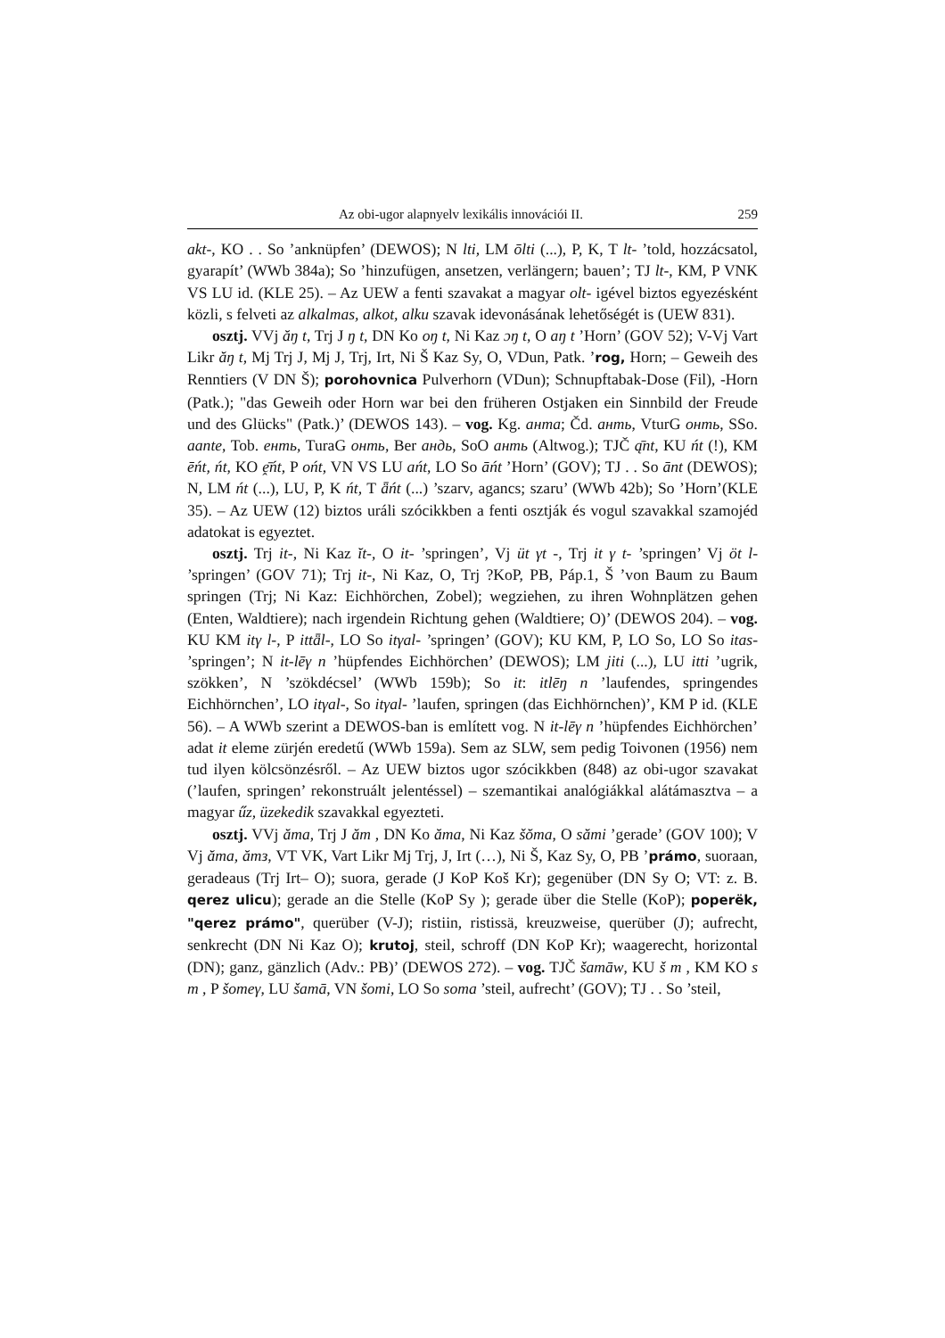Az obi-ugor alapnyelv lexikális innovációi II. 259
akt-, KO . . So ’anknüpfen’ (DEWOS); N lti, LM ōlti (...), P, K, T lt- ’told, hozzácsatol, gyarapít’ (WWb 384a); So ’hinzufügen, ansetzen, verlängern; bauen’; TJ lt-, KM, P VNK VS LU id. (KLE 25). – Az UEW a fenti szavakat a magyar olt- igével biztos egyezésként közli, s felveti az alkalmas, alkot, alku szavak idevonásának lehetőségét is (UEW 831).
osztj. VVj ăŋ t, Trj J ŋ t, DN Ko oŋ t, Ni Kaz ɔŋ t, O aŋ t ’Horn’ (GOV 52); V-Vj Vart Likr ăŋ t, Mj Trj J, Mj J, Trj, Irt, Ni Š Kaz Sy, O, VDun, Patk. ’rog, Horn; – Geweih des Renntiers (V DN Š); porohovnica Pulverhorn (VDun); Schnupftabak-Dose (Fil), -Horn (Patk.); "das Geweih oder Horn war bei den früheren Ostjaken ein Sinnbild der Freude und des Glücks" (Patk.)’ (DEWOS 143). – vog. Kg. анта; Čd. анть, VturG онть, SSo. aante, Tob. енть, TuraG онть, Ber андь, SoO анть (Altwog.); TJČ ą̄nt, KU ńt (!), KM ēńt, ńt, KO ḙ̄ńt, P ońt, VN VS LU ańt, LO So āńt ’Horn’ (GOV); TJ . . So ānt (DEWOS); N, LM ńt (...), LU, P, K ńt, T ǟńt (...) ’szarv, agancs; szaru’ (WWb 42b); So ’Horn’(KLE 35). – Az UEW (12) biztos uráli szócikkben a fenti osztják és vogul szavakkal szamojéd adatokat is egyeztet.
osztj. Trj it-, Ni Kaz ĭt-, O it- ’springen’, Vj üt γt -, Trj it γ t- ’springen’ Vj öt l- ’springen’ (GOV 71); Trj it-, Ni Kaz, O, Trj ?KoP, PB, Páp.1, Š ’von Baum zu Baum springen (Trj; Ni Kaz: Eichhörchen, Zobel); wegziehen, zu ihren Wohnplätzen gehen (Enten, Waldtiere); nach irgendein Richtung gehen (Waldtiere; O)’ (DEWOS 204). – vog. KU KM itγ l-, P ittǟl-, LO So itγal- ’springen’ (GOV); KU KM, P, LO So, LO So itas- ’springen’; N it-lēγ n ’hüpfendes Eichhörchen’ (DEWOS); LM jiti (...), LU itti ’ugrik, szökken’, N ’szökdécsel’ (WWb 159b); So it: itlēŋ n ’laufendes, springendes Eichhörnchen’, LO itγal-, So itγal- ’laufen, springen (das Eichhörnchen)’, KM P id. (KLE 56). – A WWb szerint a DEWOS-ban is említett vog. N it-lēγ n ’hüpfendes Eichhörchen’ adat it eleme zürjén eredetű (WWb 159a). Sem az SLW, sem pedig Toivonen (1956) nem tud ilyen kölcsönzésről. – Az UEW biztos ugor szócikkben (848) az obi-ugor szavakat (’laufen, springen’ rekonstruált jelentéssel) – szemantikai analógiákkal alátámasztva – a magyar űz, üzekedik szavakkal egyezteti.
osztj. VVj ăma, Trj J ăm , DN Ko ăma, Ni Kaz šŏma, O sămi ’gerade’ (GOV 100); V Vj ăma, ămз, VT VK, Vart Likr Mj Trj, J, Irt (…), Ni Š, Kaz Sy, O, PB ’prámo, suoraan, geradeaus (Trj Irt– O); suora, gerade (J KoP Koš Kr); gegenüber (DN Sy O; VT: z. B. qerez ulicu); gerade an die Stelle (KoP Sy ); gerade über die Stelle (KoP); poperëk, "qerez prámo", querüber (V-J); ristiin, ristissä, kreuzweise, querüber (J); aufrecht, senkrecht (DN Ni Kaz O); krutoj, steil, schroff (DN KoP Kr); waagerecht, horizontal (DN); ganz, gänzlich (Adv.: PB)’ (DEWOS 272). – vog. TJČ šamāw, KU š m , KM KO s m , P šomeγ, LU šamā, VN šomi, LO So soma ’steil, aufrecht’ (GOV); TJ . . So ’steil,